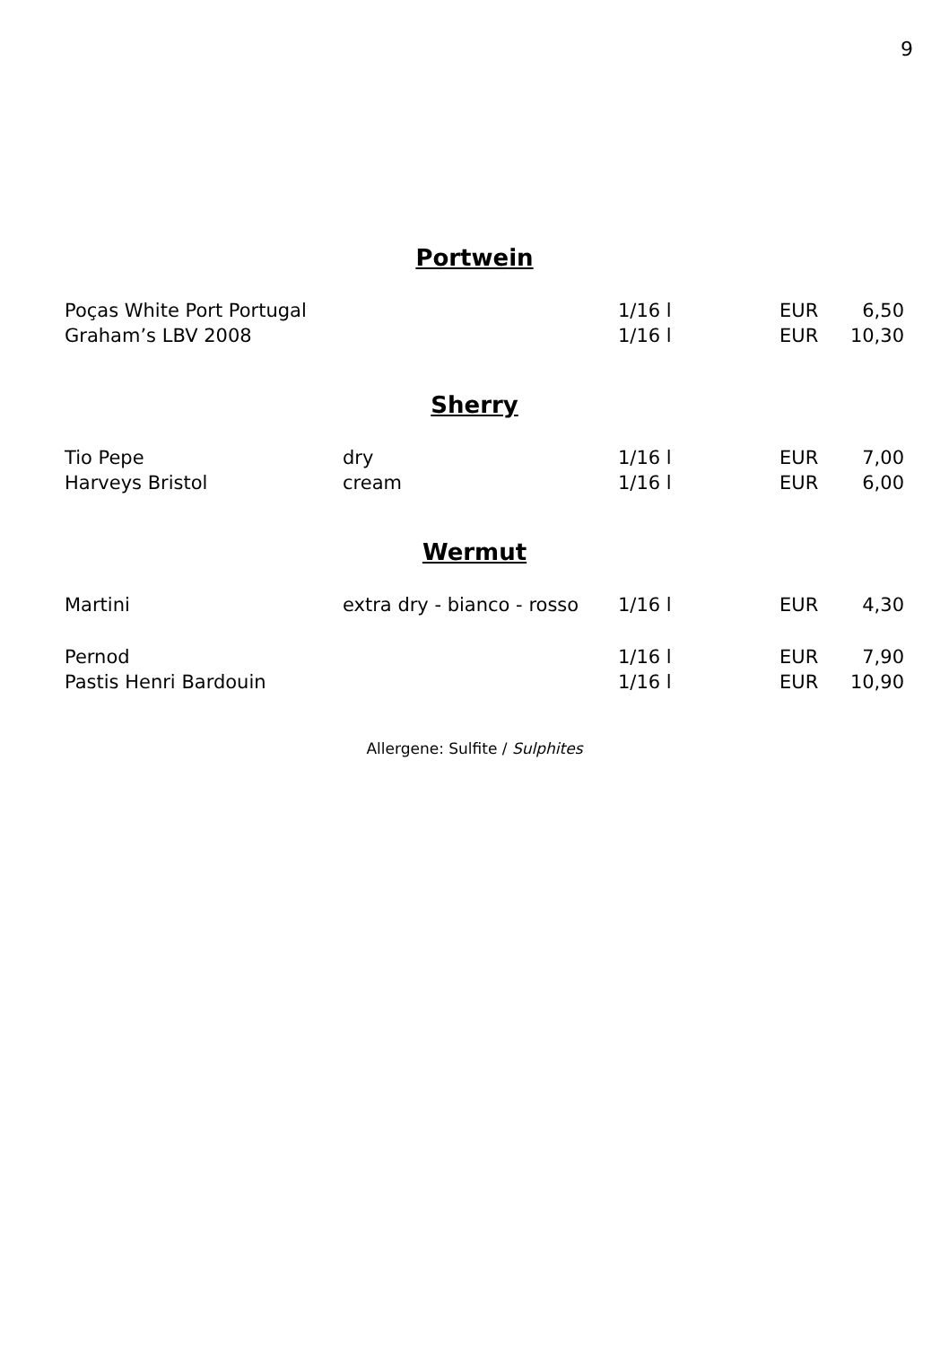9
Portwein
| Poças White Port Portugal | | 1/16 l | EUR | 6,50 |
| Graham’s LBV 2008 | | 1/16 l | EUR | 10,30 |
Sherry
| Tio Pepe | dry | 1/16 l | EUR | 7,00 |
| Harveys Bristol | cream | 1/16 l | EUR | 6,00 |
Wermut
| Martini | extra dry - bianco - rosso | 1/16 l | EUR | 4,30 |
| Pernod | | 1/16 l | EUR | 7,90 |
| Pastis Henri Bardouin | | 1/16 l | EUR | 10,90 |
Allergene: Sulfite / Sulphites